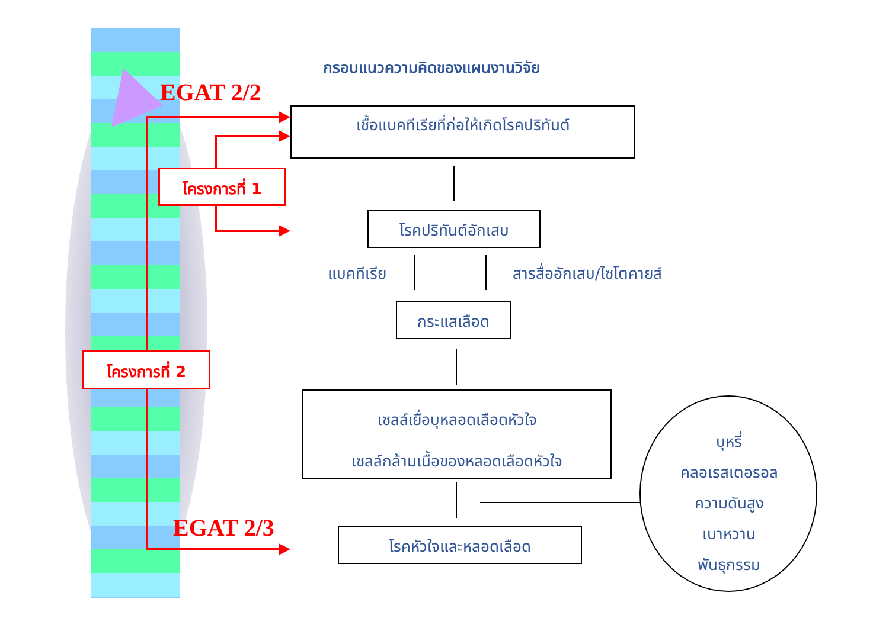กรอบแนวความคิดของแผนงานวิจัย
EGAT 2/2
เชื้อแบคทีเรียที่ก่อให้เกิดโรคปริทันต์
โครงการที่ 1
โรคปริทันต์อักเสบ
แบคทีเรีย สารสื่ออักเสบ/ไซโตคายส์
กระแสเลือด
โครงการที่ 2
เซลล์เยื่อบุหลอดเลือดหัวใจ
เซลล์กล้ามเนื้อของหลอดเลือดหัวใจ
บุหรี่
คลอเรสเตอรอล
ความดันสูง
เบาหวาน
พันธุกรรม
EGAT 2/3 โรคหัวใจและหลอดเลือด